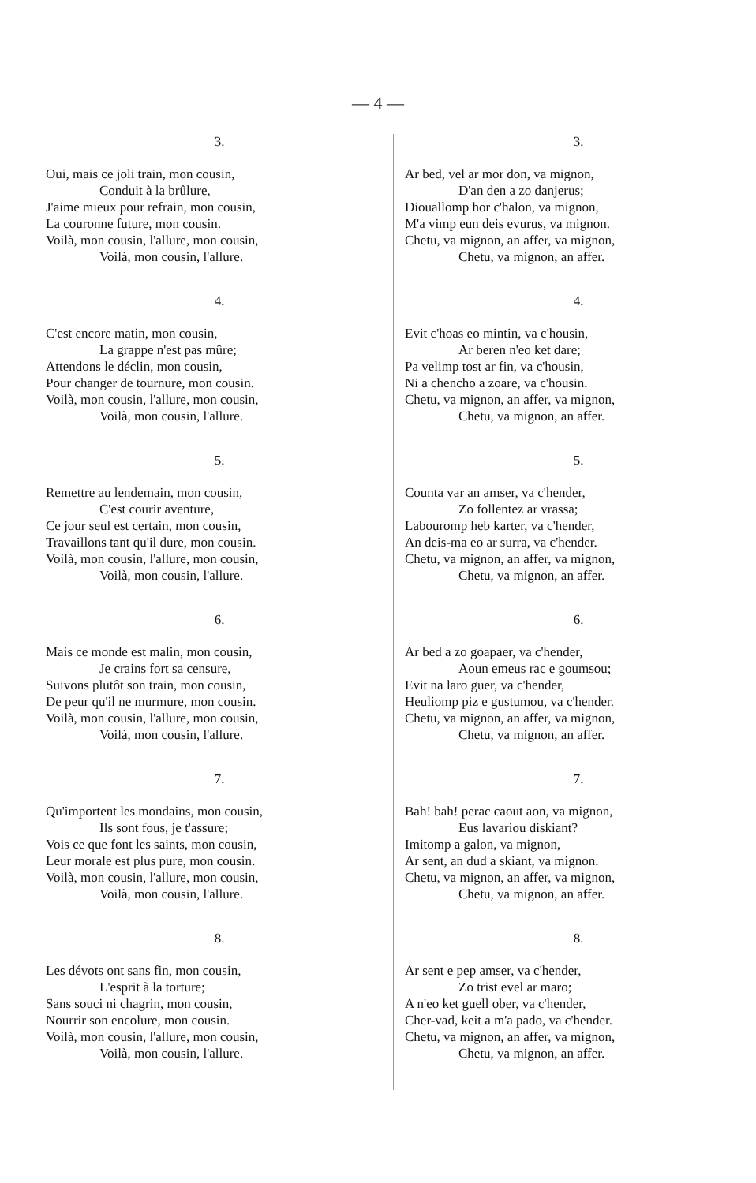— 4 —
3.
Oui, mais ce joli train, mon cousin,
Conduit à la brûlure,
J'aime mieux pour refrain, mon cousin,
La couronne future, mon cousin.
Voilà, mon cousin, l'allure, mon cousin,
Voilà, mon cousin, l'allure.
4.
C'est encore matin, mon cousin,
La grappe n'est pas mûre;
Attendons le déclin, mon cousin,
Pour changer de tournure, mon cousin.
Voilà, mon cousin, l'allure, mon cousin,
Voilà, mon cousin, l'allure.
5.
Remettre au lendemain, mon cousin,
C'est courir aventure,
Ce jour seul est certain, mon cousin,
Travaillons tant qu'il dure, mon cousin.
Voilà, mon cousin, l'allure, mon cousin,
Voilà, mon cousin, l'allure.
6.
Mais ce monde est malin, mon cousin,
Je crains fort sa censure,
Suivons plutôt son train, mon cousin,
De peur qu'il ne murmure, mon cousin.
Voilà, mon cousin, l'allure, mon cousin,
Voilà, mon cousin, l'allure.
7.
Qu'importent les mondains, mon cousin,
Ils sont fous, je t'assure;
Vois ce que font les saints, mon cousin,
Leur morale est plus pure, mon cousin.
Voilà, mon cousin, l'allure, mon cousin,
Voilà, mon cousin, l'allure.
8.
Les dévots ont sans fin, mon cousin,
L'esprit à la torture;
Sans souci ni chagrin, mon cousin,
Nourrir son encolure, mon cousin.
Voilà, mon cousin, l'allure, mon cousin,
Voilà, mon cousin, l'allure.
3.
Ar bed, vel ar mor don, va mignon,
D'an den a zo danjerus;
Diouallomp hor c'halon, va mignon,
M'a vimp eun deis evurus, va mignon.
Chetu, va mignon, an affer, va mignon,
Chetu, va mignon, an affer.
4.
Evit c'hoas eo mintin, va c'housin,
Ar beren n'eo ket dare;
Pa velimp tost ar fin, va c'housin,
Ni a chencho a zoare, va c'housin.
Chetu, va mignon, an affer, va mignon,
Chetu, va mignon, an affer.
5.
Counta var an amser, va c'hender,
Zo follentez ar vrassa;
Labouromp heb karter, va c'hender,
An deis-ma eo ar surra, va c'hender.
Chetu, va mignon, an affer, va mignon,
Chetu, va mignon, an affer.
6.
Ar bed a zo goapaer, va c'hender,
Aoun emeus rac e goumsou;
Evit na laro guer, va c'hender,
Heuliomp piz e gustumou, va c'hender.
Chetu, va mignon, an affer, va mignon,
Chetu, va mignon, an affer.
7.
Bah! bah! perac caout aon, va mignon,
Eus lavariou diskiant?
Imitomp a galon, va mignon,
Ar sent, an dud a skiant, va mignon.
Chetu, va mignon, an affer, va mignon,
Chetu, va mignon, an affer.
8.
Ar sent e pep amser, va c'hender,
Zo trist evel ar maro;
A n'eo ket guell ober, va c'hender,
Cher-vad, keit a m'a pado, va c'hender.
Chetu, va mignon, an affer, va mignon,
Chetu, va mignon, an affer.